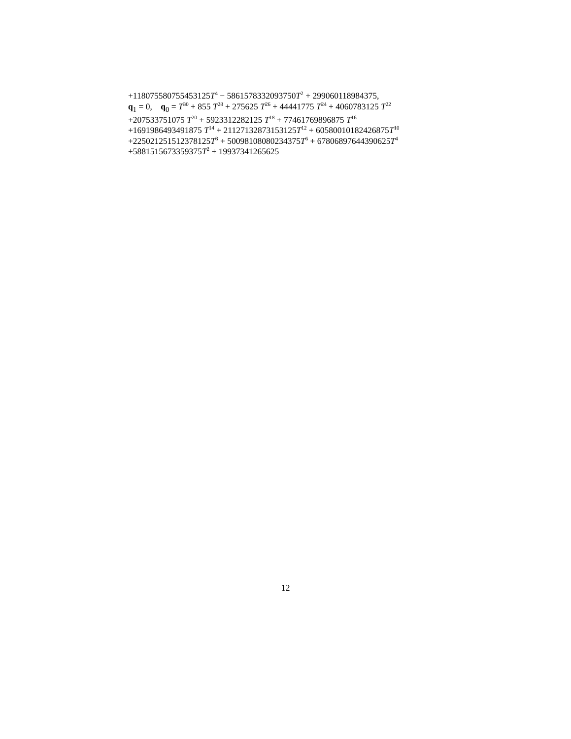+1180755807554531​25T<sup>4</sup> − 5861578332093750T<sup>2</sup> + 299060118984375,
q<sub>1</sub> = 0, q<sub>0</sub> = T<sup>30</sup> + 855 T<sup>28</sup> + 275625 T<sup>26</sup> + 44441775 T<sup>24</sup> + 4060783125 T<sup>22</sup>
+207533751075 T<sup>20</sup> + 5923312282125 T<sup>18</sup> + 77461769896875 T<sup>16</sup>
+1691986493491875 T<sup>14</sup> + 21127132873153125T<sup>12</sup> + 605800101824268​75T<sup>10</sup>
+225021251512378125T<sup>8</sup> + 500981080802343​75T<sup>6</sup> + 678068976443906​25T<sup>4</sup>
+58815156733593​75T<sup>2</sup> + 19937341265625
12